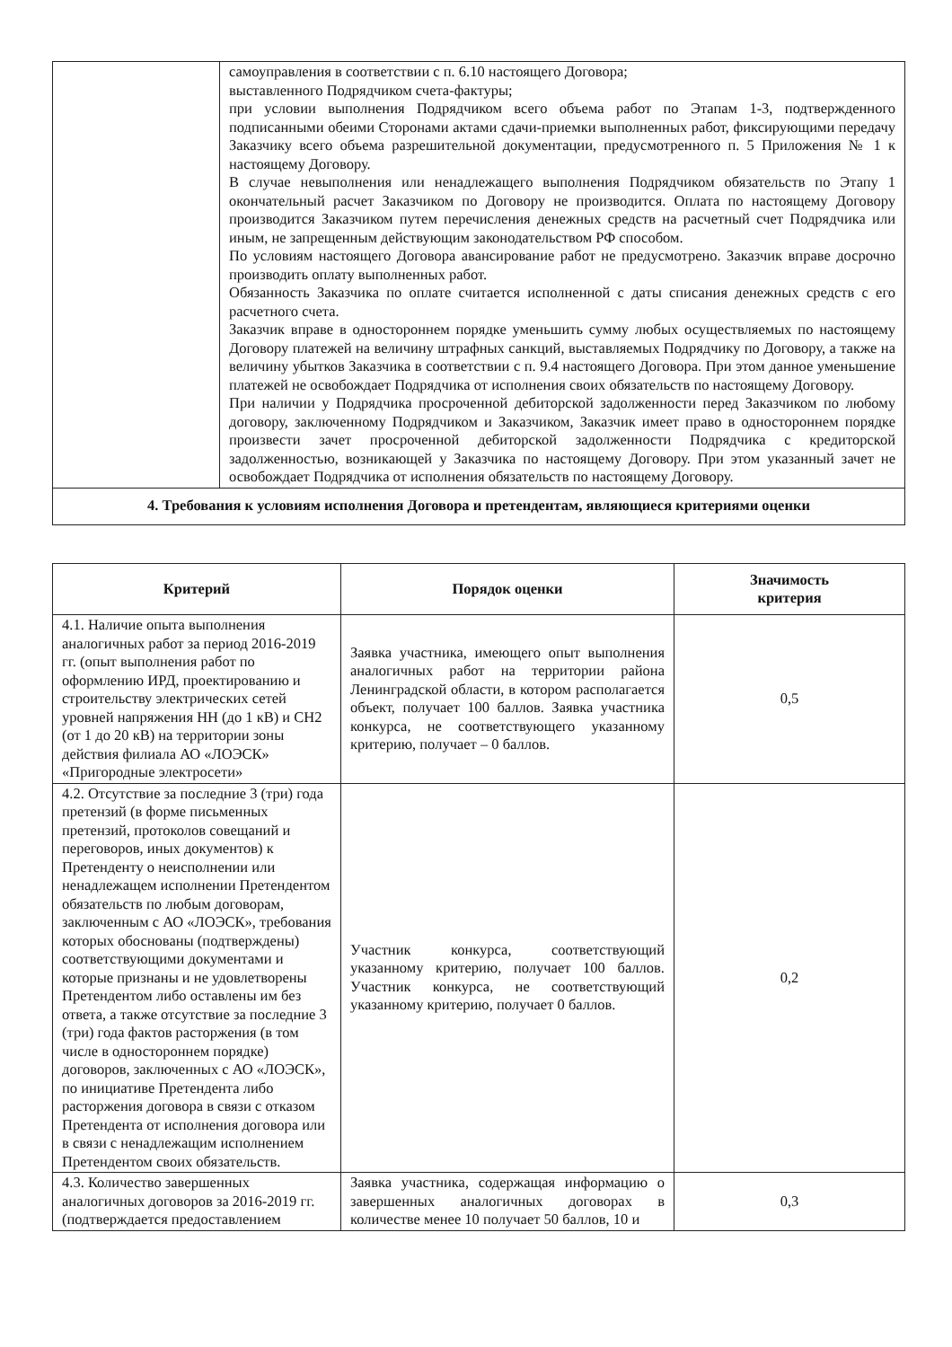| | самоуправления в соответствии с п. 6.10 настоящего Договора; выставленного Подрядчиком счета-фактуры; при условии выполнения Подрядчиком всего объема работ по Этапам 1-3, подтвержденного подписанными обеими Сторонами актами сдачи-приемки выполненных работ, фиксирующими передачу Заказчику всего объема разрешительной документации, предусмотренного п. 5 Приложения № 1 к настоящему Договору. В случае невыполнения или ненадлежащего выполнения Подрядчиком обязательств по Этапу 1 окончательный расчет Заказчиком по Договору не производится. Оплата по настоящему Договору производится Заказчиком путем перечисления денежных средств на расчетный счет Подрядчика или иным, не запрещенным действующим законодательством РФ способом. По условиям настоящего Договора авансирование работ не предусмотрено. Заказчик вправе досрочно производить оплату выполненных работ. Обязанность Заказчика по оплате считается исполненной с даты списания денежных средств с его расчетного счета. Заказчик вправе в одностороннем порядке уменьшить сумму любых осуществляемых по настоящему Договору платежей на величину штрафных санкций, выставляемых Подрядчику по Договору, а также на величину убытков Заказчика в соответствии с п. 9.4 настоящего Договора. При этом данное уменьшение платежей не освобождает Подрядчика от исполнения своих обязательств по настоящему Договору. При наличии у Подрядчика просроченной дебиторской задолженности перед Заказчиком по любому договору, заключенному Подрядчиком и Заказчиком, Заказчик имеет право в одностороннем порядке произвести зачет просроченной дебиторской задолженности Подрядчика с кредиторской задолженностью, возникающей у Заказчика по настоящему Договору. При этом указанный зачет не освобождает Подрядчика от исполнения обязательств по настоящему Договору. |
| 4. Требования к условиям исполнения Договора и претендентам, являющиеся критериями оценки | |
| Критерий | Порядок оценки | Значимость критерия |
| --- | --- | --- |
| 4.1. Наличие опыта выполнения аналогичных работ за период 2016-2019 гг. (опыт выполнения работ по оформлению ИРД, проектированию и строительству электрических сетей уровней напряжения НН (до 1 кВ) и СН2 (от 1 до 20 кВ) на территории зоны действия филиала АО «ЛОЭСК» «Пригородные электросети» | Заявка участника, имеющего опыт выполнения аналогичных работ на территории района Ленинградской области, в котором располагается объект, получает 100 баллов. Заявка участника конкурса, не соответствующего указанному критерию, получает – 0 баллов. | 0,5 |
| 4.2. Отсутствие за последние 3 (три) года претензий (в форме письменных претензий, протоколов совещаний и переговоров, иных документов) к Претенденту о неисполнении или ненадлежащем исполнении Претендентом обязательств по любым договорам, заключенным с АО «ЛОЭСК», требования которых обоснованы (подтверждены) соответствующими документами и которые признаны и не удовлетворены Претендентом либо оставлены им без ответа, а также отсутствие за последние 3 (три) года фактов расторжения (в том числе в одностороннем порядке) договоров, заключенных с АО «ЛОЭСК», по инициативе Претендента либо расторжения договора в связи с отказом Претендента от исполнения договора или в связи с ненадлежащим исполнением Претендентом своих обязательств. | Участник конкурса, соответствующий указанному критерию, получает 100 баллов. Участник конкурса, не соответствующий указанному критерию, получает 0 баллов. | 0,2 |
| 4.3. Количество завершенных аналогичных договоров за 2016-2019 гг. (подтверждается предоставлением | Заявка участника, содержащая информацию о завершенных аналогичных договорах в количестве менее 10 получает 50 баллов, 10 и | 0,3 |